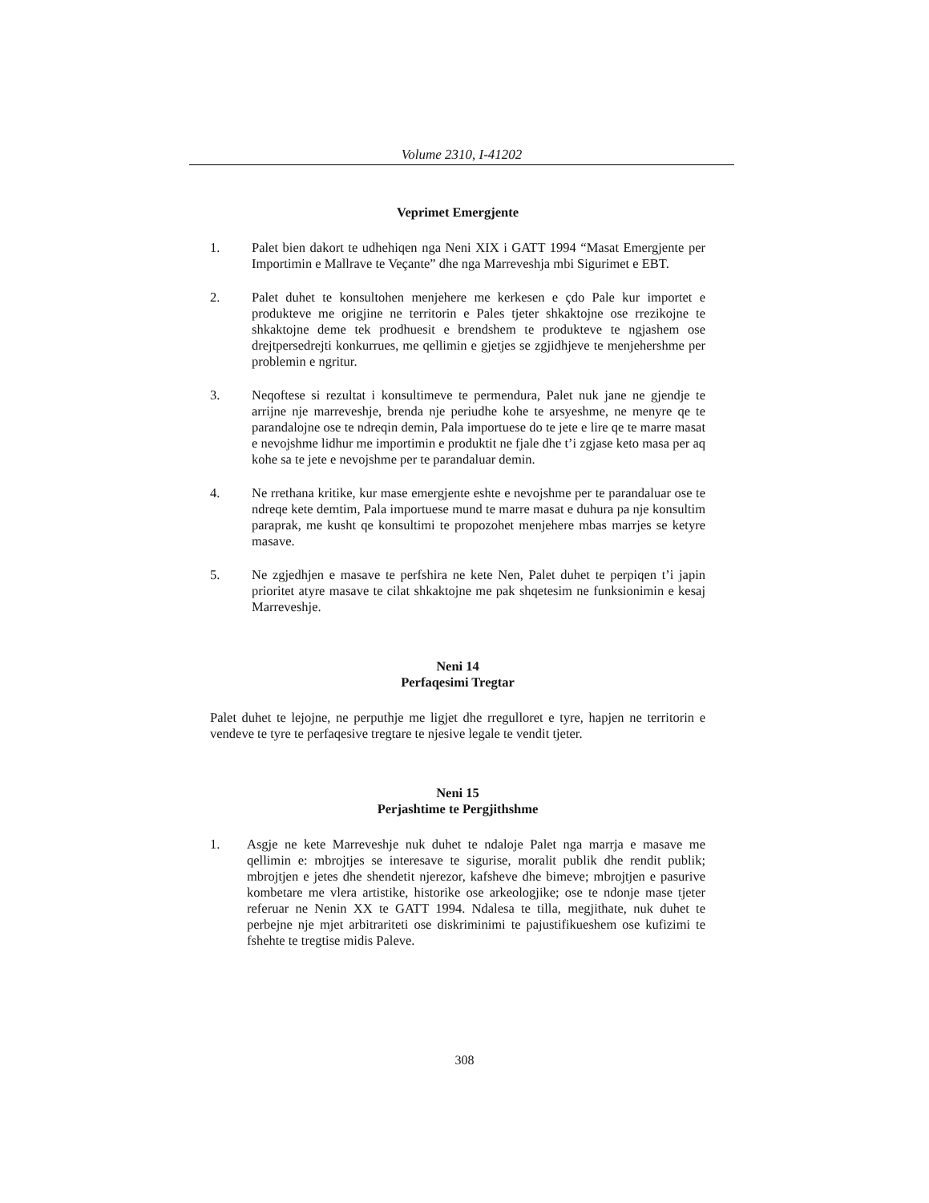Volume 2310, I-41202
Veprimet Emergjente
1. Palet bien dakort te udhehiqen nga Neni XIX i GATT 1994 “Masat Emergjente per Importimin e Mallrave te Veçante” dhe nga Marreveshja mbi Sigurimet e EBT.
2. Palet duhet te konsultohen menjehere me kerkesen e çdo Pale kur importet e produkteve me origjine ne territorin e Pales tjeter shkaktojne ose rrezikojne te shkaktojne deme tek prodhuesit e brendshem te produkteve te ngjashem ose drejtpersedrejti konkurrues, me qellimin e gjetjes se zgjidhjeve te menjehershme per problemin e ngritur.
3. Neqoftese si rezultat i konsultimeve te permendura, Palet nuk jane ne gjendje te arrijne nje marreveshje, brenda nje periudhe kohe te arsyeshme, ne menyre qe te parandalojne ose te ndreqin demin, Pala importuese do te jete e lire qe te marre masat e nevojshme lidhur me importimin e produktit ne fjale dhe t’i zgjase keto masa per aq kohe sa te jete e nevojshme per te parandaluar demin.
4. Ne rrethana kritike, kur mase emergjente eshte e nevojshme per te parandaluar ose te ndreqe kete demtim, Pala importuese mund te marre masat e duhura pa nje konsultim paraprak, me kusht qe konsultimi te propozohet menjehere mbas marrjes se ketyre masave.
5. Ne zgjedhjen e masave te perfshira ne kete Nen, Palet duhet te perpiqen t’i japin prioritet atyre masave te cilat shkaktojne me pak shqetesim ne funksionimin e kesaj Marreveshje.
Neni 14
Perfaqesimi Tregtar
Palet duhet te lejojne, ne perputhje me ligjet dhe rregulloret e tyre, hapjen ne territorin e vendeve te tyre te perfaqesive tregtare te njesive legale te vendit tjeter.
Neni 15
Perjashtime te Pergjithshme
1. Asgje ne kete Marreveshje nuk duhet te ndaloje Palet nga marrja e masave me qellimin e: mbrojtjes se interesave te sigurise, moralit publik dhe rendit publik; mbrojtjen e jetes dhe shendetit njerezor, kafsheve dhe bimeve; mbrojtjen e pasurive kombetare me vlera artistike, historike ose arkeologjike; ose te ndonje mase tjeter referuar ne Nenin XX te GATT 1994. Ndalesa te tilla, megjithate, nuk duhet te perbejne nje mjet arbitrariteti ose diskriminimi te pajustifikueshem ose kufizimi te fshehte te tregtise midis Paleve.
308